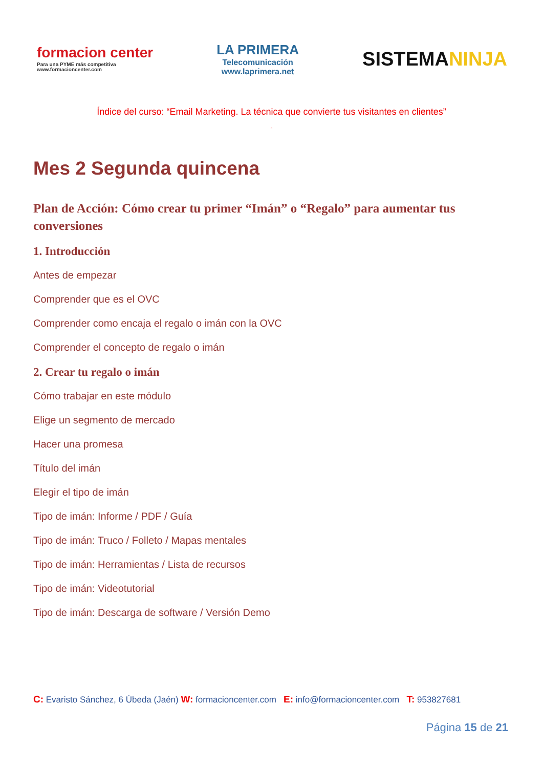formacion center
Para una PYME más competitiva
www.formacioncenter.com
LA PRIMERA
Telecomunicación
www.laprimera.net
SISTEMANINJA
Índice del curso: “Email Marketing. La técnica que convierte tus visitantes en clientes”
”
Mes 2 Segunda quincena
Plan de Acción: Cómo crear tu primer “Imán” o “Regalo” para aumentar tus conversiones
1. Introducción
Antes de empezar
Comprender que es el OVC
Comprender como encaja el regalo o imán con la OVC
Comprender el concepto de regalo o imán
2. Crear tu regalo o imán
Cómo trabajar en este módulo
Elige un segmento de mercado
Hacer una promesa
Título del imán
Elegir el tipo de imán
Tipo de imán: Informe / PDF / Guía
Tipo de imán: Truco / Folleto / Mapas mentales
Tipo de imán: Herramientas / Lista de recursos
Tipo de imán: Videotutorial
Tipo de imán: Descarga de software / Versión Demo
C: Evaristo Sánchez, 6 Úbeda (Jaén) W: formacioncenter.com E: info@formacioncenter.com T: 953827681
Página 15 de 21